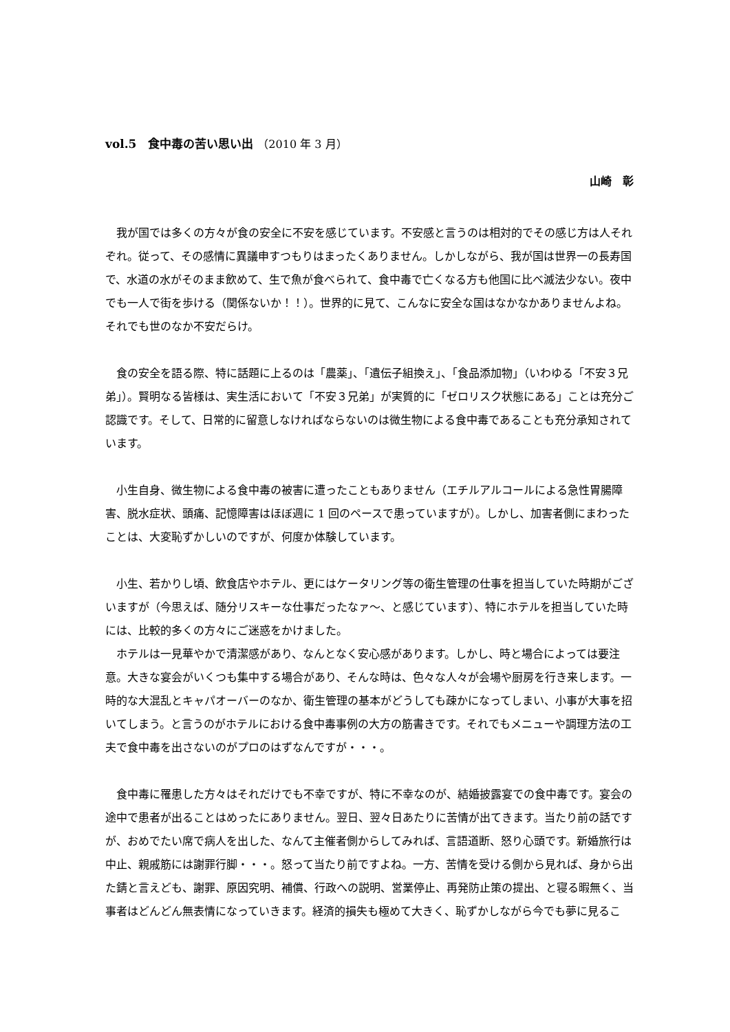vol.5　食中毒の苦い思い出 （2010 年 3 月）
山崎　彰
我が国では多くの方々が食の安全に不安を感じています。不安感と言うのは相対的でその感じ方は人それぞれ。従って、その感情に異議申すつもりはまったくありません。しかしながら、我が国は世界一の長寿国で、水道の水がそのまま飲めて、生で魚が食べられて、食中毒で亡くなる方も他国に比べ滅法少ない。夜中でも一人で街を歩ける（関係ないか！！）。世界的に見て、こんなに安全な国はなかなかありませんよね。それでも世のなか不安だらけ。
食の安全を語る際、特に話題に上るのは「農薬」、「遺伝子組換え」、「食品添加物」（いわゆる「不安３兄弟」）。賢明なる皆様は、実生活において「不安３兄弟」が実質的に「ゼロリスク状態にある」ことは充分ご認識です。そして、日常的に留意しなければならないのは微生物による食中毒であることも充分承知されています。
小生自身、微生物による食中毒の被害に遭ったこともありません（エチルアルコールによる急性胃腸障害、脱水症状、頭痛、記憶障害はほぼ週に 1 回のペースで患っていますが）。しかし、加害者側にまわったことは、大変恥ずかしいのですが、何度か体験しています。
小生、若かりし頃、飲食店やホテル、更にはケータリング等の衛生管理の仕事を担当していた時期がございますが（今思えば、随分リスキーな仕事だったなァ～、と感じています）、特にホテルを担当していた時には、比較的多くの方々にご迷惑をかけました。
ホテルは一見華やかで清潔感があり、なんとなく安心感があります。しかし、時と場合によっては要注意。大きな宴会がいくつも集中する場合があり、そんな時は、色々な人々が会場や厨房を行き来します。一時的な大混乱とキャパオーバーのなか、衛生管理の基本がどうしても疎かになってしまい、小事が大事を招いてしまう。と言うのがホテルにおける食中毒事例の大方の筋書きです。それでもメニューや調理方法の工夫で食中毒を出さないのがプロのはずなんですが・・・。
食中毒に罹患した方々はそれだけでも不幸ですが、特に不幸なのが、結婚披露宴での食中毒です。宴会の途中で患者が出ることはめったにありません。翌日、翌々日あたりに苦情が出てきます。当たり前の話ですが、おめでたい席で病人を出した、なんて主催者側からしてみれば、言語道断、怒り心頭です。新婚旅行は中止、親戚筋には謝罪行脚・・・。怒って当たり前ですよね。一方、苦情を受ける側から見れば、身から出た錆と言えども、謝罪、原因究明、補償、行政への説明、営業停止、再発防止策の提出、と寝る暇無く、当事者はどんどん無表情になっていきます。経済的損失も極めて大きく、恥ずかしながら今でも夢に見るこ